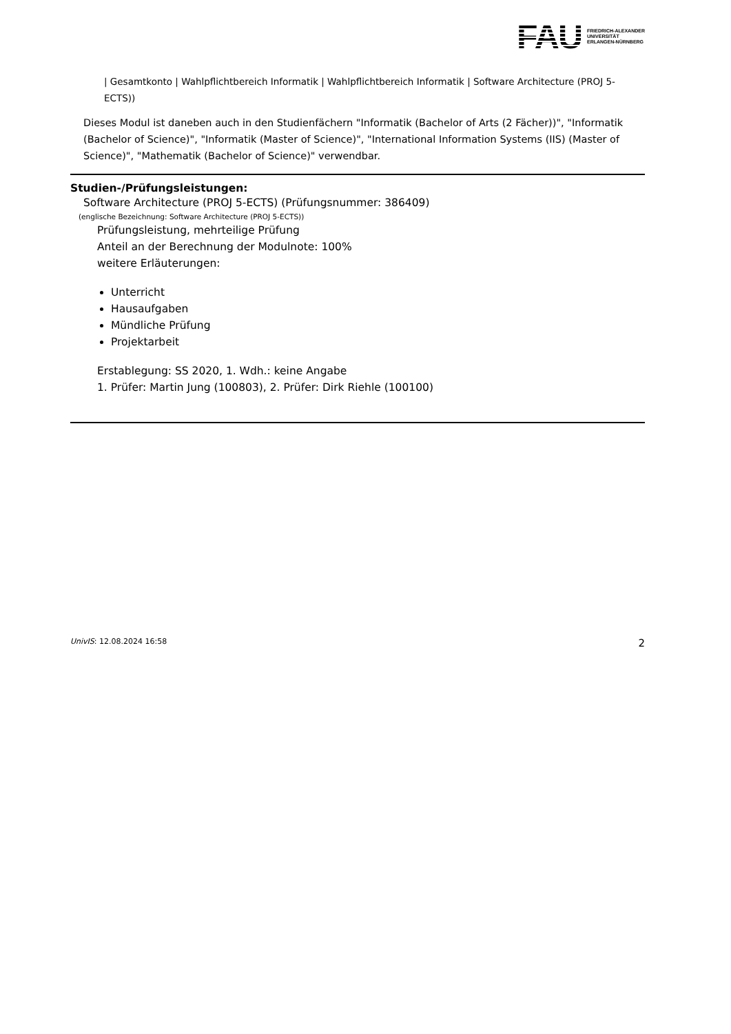FAU FRIEDRICH-ALEXANDER
UNIVERSITÄT
ERLANGEN-NÜRNBERG
| Gesamtkonto | Wahlpflichtbereich Informatik | Wahlpflichtbereich Informatik | Software Architecture (PROJ 5-ECTS))
Dieses Modul ist daneben auch in den Studienfächern "Informatik (Bachelor of Arts (2 Fächer))", "Informatik (Bachelor of Science)", "Informatik (Master of Science)", "International Information Systems (IIS) (Master of Science)", "Mathematik (Bachelor of Science)" verwendbar.
Studien-/Prüfungsleistungen:
Software Architecture (PROJ 5-ECTS) (Prüfungsnummer: 386409)
(englische Bezeichnung: Software Architecture (PROJ 5-ECTS))
Prüfungsleistung, mehrteilige Prüfung
Anteil an der Berechnung der Modulnote: 100%
weitere Erläuterungen:
Unterricht
Hausaufgaben
Mündliche Prüfung
Projektarbeit
Erstablegung: SS 2020, 1. Wdh.: keine Angabe
1. Prüfer: Martin Jung (100803), 2. Prüfer: Dirk Riehle (100100)
UnivIS: 12.08.2024 16:58 2